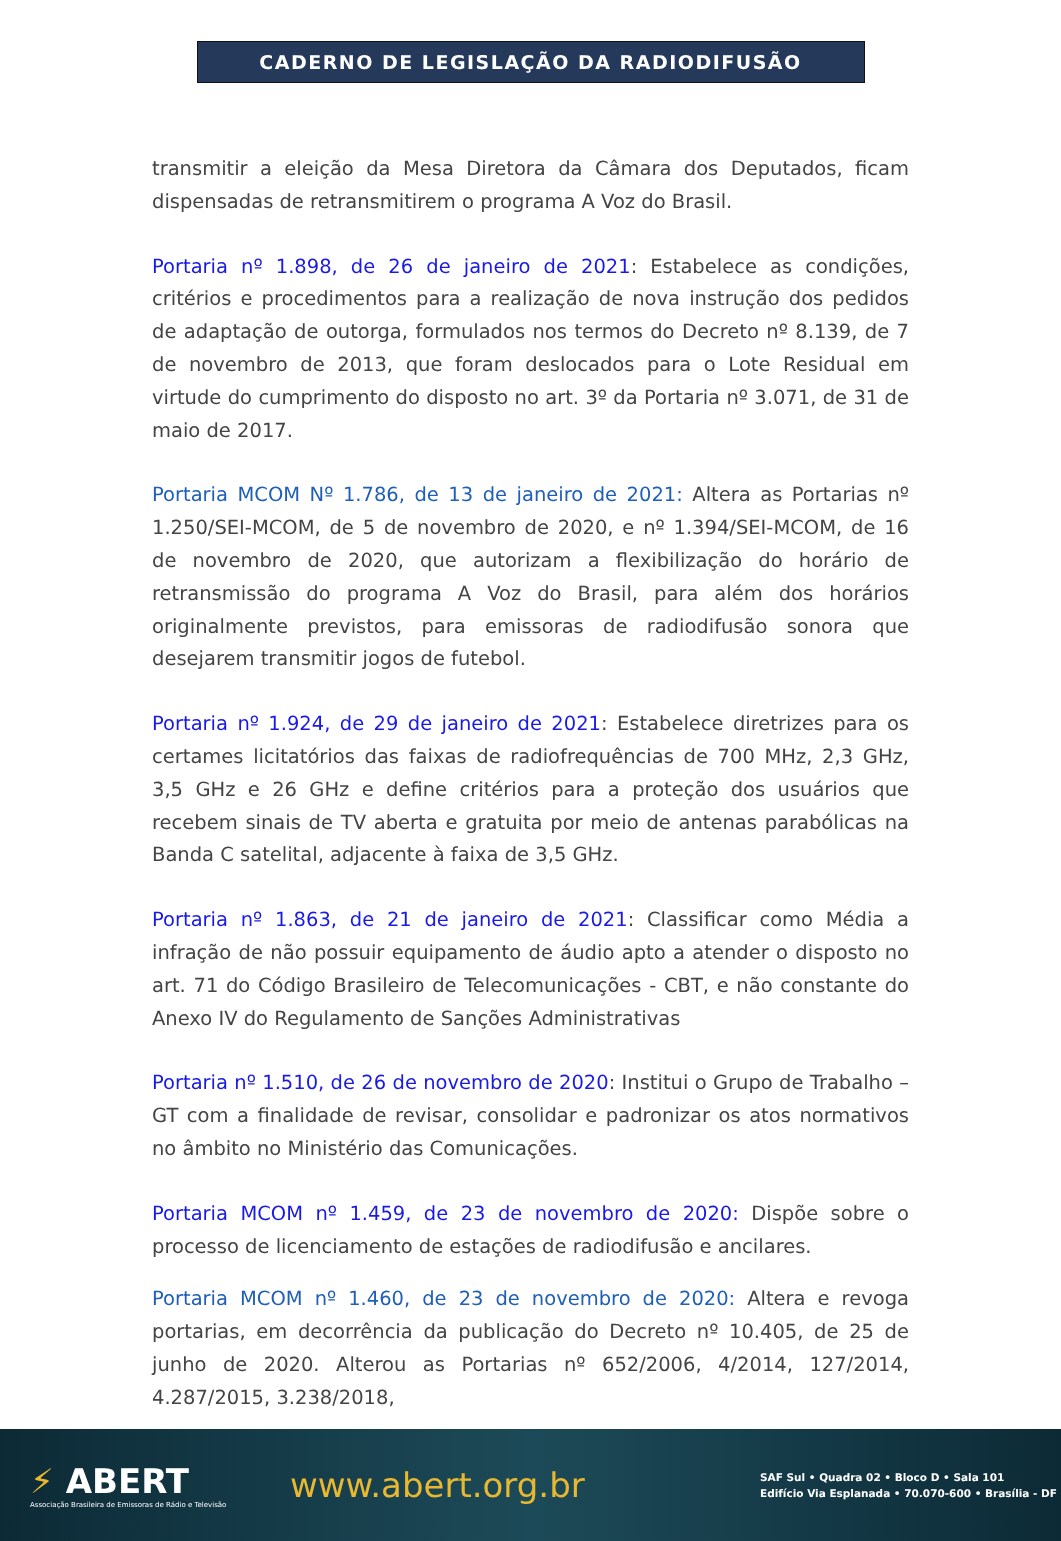CADERNO DE LEGISLAÇÃO DA RADIODIFUSÃO
transmitir a eleição da Mesa Diretora da Câmara dos Deputados, ficam dispensadas de retransmitirem o programa A Voz do Brasil.
Portaria nº 1.898, de 26 de janeiro de 2021: Estabelece as condições, critérios e procedimentos para a realização de nova instrução dos pedidos de adaptação de outorga, formulados nos termos do Decreto nº 8.139, de 7 de novembro de 2013, que foram deslocados para o Lote Residual em virtude do cumprimento do disposto no art. 3º da Portaria nº 3.071, de 31 de maio de 2017.
Portaria MCOM Nº 1.786, de 13 de janeiro de 2021: Altera as Portarias nº 1.250/SEI-MCOM, de 5 de novembro de 2020, e nº 1.394/SEI-MCOM, de 16 de novembro de 2020, que autorizam a flexibilização do horário de retransmissão do programa A Voz do Brasil, para além dos horários originalmente previstos, para emissoras de radiodifusão sonora que desejarem transmitir jogos de futebol.
Portaria nº 1.924, de 29 de janeiro de 2021: Estabelece diretrizes para os certames licitatórios das faixas de radiofrequências de 700 MHz, 2,3 GHz, 3,5 GHz e 26 GHz e define critérios para a proteção dos usuários que recebem sinais de TV aberta e gratuita por meio de antenas parabólicas na Banda C satelital, adjacente à faixa de 3,5 GHz.
Portaria nº 1.863, de 21 de janeiro de 2021: Classificar como Média a infração de não possuir equipamento de áudio apto a atender o disposto no art. 71 do Código Brasileiro de Telecomunicações - CBT, e não constante do Anexo IV do Regulamento de Sanções Administrativas
Portaria nº 1.510, de 26 de novembro de 2020: Institui o Grupo de Trabalho – GT com a finalidade de revisar, consolidar e padronizar os atos normativos no âmbito no Ministério das Comunicações.
Portaria MCOM nº 1.459, de 23 de novembro de 2020: Dispõe sobre o processo de licenciamento de estações de radiodifusão e ancilares.
Portaria MCOM nº 1.460, de 23 de novembro de 2020: Altera e revoga portarias, em decorrência da publicação do Decreto nº 10.405, de 25 de junho de 2020. Alterou as Portarias nº 652/2006, 4/2014, 127/2014, 4.287/2015, 3.238/2018,
⚡ ABERT
Associação Brasileira de Emissoras de Rádio e Televisão
www.abert.org.br
SAF Sul • Quadra 02 • Bloco D • Sala 101
Edifício Via Esplanada • 70.070-600 • Brasília - DF